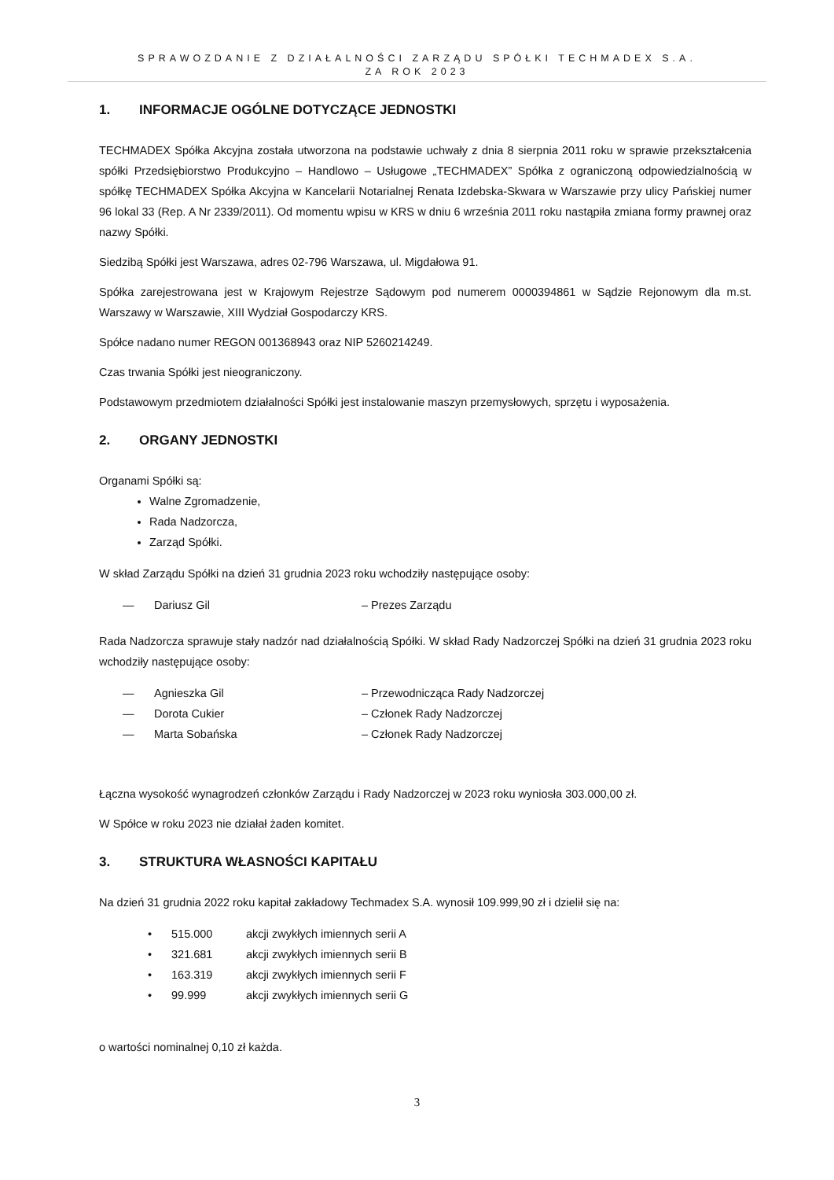SPRAWOZDANIE Z DZIAŁALNOŚCI ZARZĄDU SPÓŁKI TECHMADEX S.A.
ZA ROK 2023
1. INFORMACJE OGÓLNE DOTYCZĄCE JEDNOSTKI
TECHMADEX Spółka Akcyjna została utworzona na podstawie uchwały z dnia 8 sierpnia 2011 roku w sprawie przekształcenia spółki Przedsiębiorstwo Produkcyjno – Handlowo – Usługowe „TECHMADEX” Spółka z ograniczoną odpowiedzialnością w spółkę TECHMADEX Spółka Akcyjna w Kancelarii Notarialnej Renata Izdebska-Skwara w Warszawie przy ulicy Pańskiej numer 96 lokal 33 (Rep. A Nr 2339/2011). Od momentu wpisu w KRS w dniu 6 września 2011 roku nastąpiła zmiana formy prawnej oraz nazwy Spółki.
Siedzibą Spółki jest Warszawa, adres 02-796 Warszawa, ul. Migdałowa 91.
Spółka zarejestrowana jest w Krajowym Rejestrze Sądowym pod numerem 0000394861 w Sądzie Rejonowym dla m.st. Warszawy w Warszawie, XIII Wydział Gospodarczy KRS.
Spółce nadano numer REGON 001368943 oraz NIP 5260214249.
Czas trwania Spółki jest nieograniczony.
Podstawowym przedmiotem działalności Spółki jest instalowanie maszyn przemysłowych, sprzętu i wyposażenia.
2. ORGANY JEDNOSTKI
Organami Spółki są:
Walne Zgromadzenie,
Rada Nadzorcza,
Zarząd Spółki.
W skład Zarządu Spółki na dzień 31 grudnia 2023 roku wchodziły następujące osoby:
— Dariusz Gil – Prezes Zarządu
Rada Nadzorcza sprawuje stały nadzór nad działalnością Spółki. W skład Rady Nadzorczej Spółki na dzień 31 grudnia 2023 roku wchodziły następujące osoby:
— Agnieszka Gil – Przewodnicząca Rady Nadzorczej
— Dorota Cukier – Członek Rady Nadzorczej
— Marta Sobańska – Członek Rady Nadzorczej
Łączna wysokość wynagrodzeń członków Zarządu i Rady Nadzorczej w 2023 roku wyniosła 303.000,00 zł.
W Spółce w roku 2023 nie działał żaden komitet.
3. STRUKTURA WŁASNOŚCI KAPITAŁU
Na dzień 31 grudnia 2022 roku kapitał zakładowy Techmadex S.A. wynosił 109.999,90 zł i dzielił się na:
• 515.000 akcji zwykłych imiennych serii A
• 321.681 akcji zwykłych imiennych serii B
• 163.319 akcji zwykłych imiennych serii F
• 99.999 akcji zwykłych imiennych serii G
o wartości nominalnej 0,10 zł każda.
3